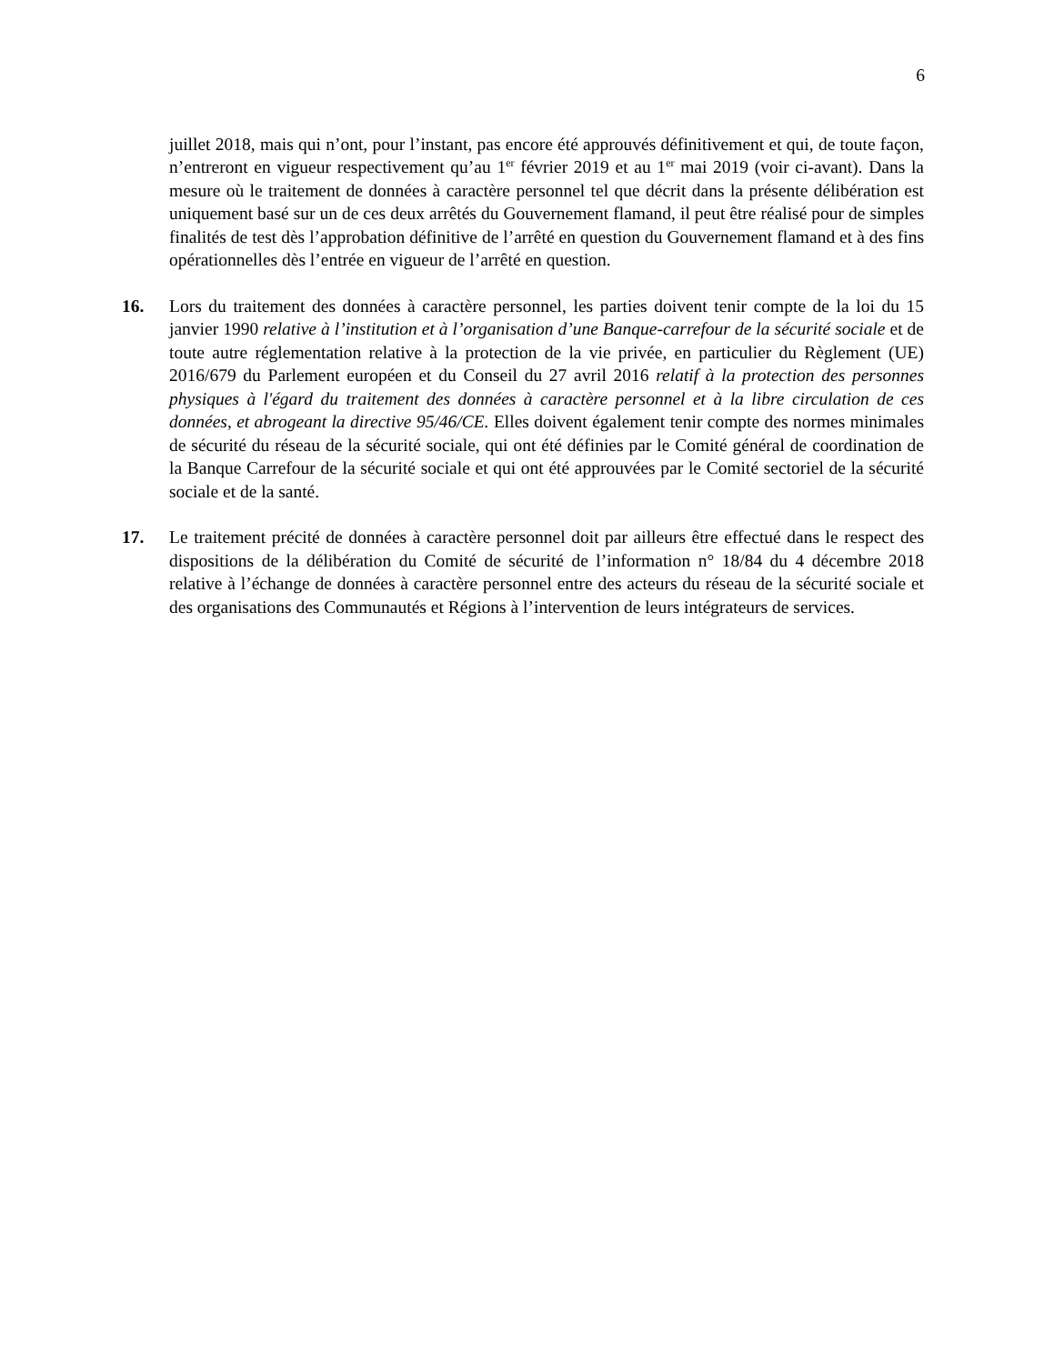6
juillet 2018, mais qui n’ont, pour l’instant, pas encore été approuvés définitivement et qui, de toute façon, n’entreront en vigueur respectivement qu’au 1<sup>er</sup> février 2019 et au 1<sup>er</sup> mai 2019 (voir ci-avant). Dans la mesure où le traitement de données à caractère personnel tel que décrit dans la présente délibération est uniquement basé sur un de ces deux arrêtés du Gouvernement flamand, il peut être réalisé pour de simples finalités de test dès l’approbation définitive de l’arrêté en question du Gouvernement flamand et à des fins opérationnelles dès l’entrée en vigueur de l’arrêté en question.
16. Lors du traitement des données à caractère personnel, les parties doivent tenir compte de la loi du 15 janvier 1990 relative à l’institution et à l’organisation d’une Banque-carrefour de la sécurité sociale et de toute autre réglementation relative à la protection de la vie privée, en particulier du Règlement (UE) 2016/679 du Parlement européen et du Conseil du 27 avril 2016 relatif à la protection des personnes physiques à l'égard du traitement des données à caractère personnel et à la libre circulation de ces données, et abrogeant la directive 95/46/CE. Elles doivent également tenir compte des normes minimales de sécurité du réseau de la sécurité sociale, qui ont été définies par le Comité général de coordination de la Banque Carrefour de la sécurité sociale et qui ont été approuvées par le Comité sectoriel de la sécurité sociale et de la santé.
17. Le traitement précité de données à caractère personnel doit par ailleurs être effectué dans le respect des dispositions de la délibération du Comité de sécurité de l’information n° 18/84 du 4 décembre 2018 relative à l’échange de données à caractère personnel entre des acteurs du réseau de la sécurité sociale et des organisations des Communautés et Régions à l’intervention de leurs intégrateurs de services.